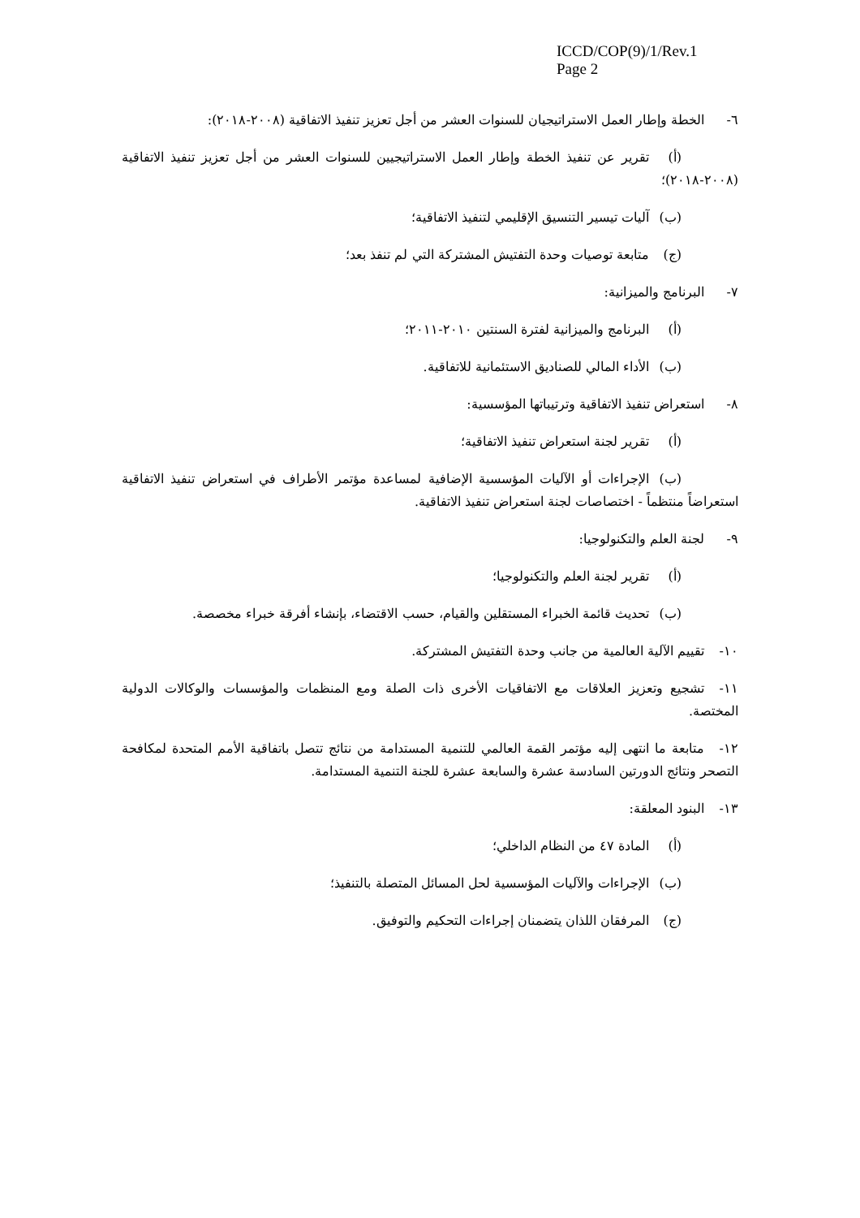ICCD/COP(9)/1/Rev.1
Page 2
٦- الخطة وإطار العمل الاستراتيجيان للسنوات العشر من أجل تعزيز تنفيذ الاتفاقية (٢٠٠٨-٢٠١٨):
(أ) تقرير عن تنفيذ الخطة وإطار العمل الاستراتيجيين للسنوات العشر من أجل تعزيز تنفيذ الاتفاقية (٢٠٠٨-٢٠١٨)؛
(ب) آليات تيسير التنسيق الإقليمي لتنفيذ الاتفاقية؛
(ج) متابعة توصيات وحدة التفتيش المشتركة التي لم تنفذ بعد؛
٧- البرنامج والميزانية:
(أ) البرنامج والميزانية لفترة السنتين ٢٠١٠-٢٠١١؛
(ب) الأداء المالي للصناديق الاستئمانية للاتفاقية.
٨- استعراض تنفيذ الاتفاقية وترتيباتها المؤسسية:
(أ) تقرير لجنة استعراض تنفيذ الاتفاقية؛
(ب) الإجراءات أو الآليات المؤسسية الإضافية لمساعدة مؤتمر الأطراف في استعراض تنفيذ الاتفاقية استعراضاً منتظماً - اختصاصات لجنة استعراض تنفيذ الاتفاقية.
٩- لجنة العلم والتكنولوجيا:
(أ) تقرير لجنة العلم والتكنولوجيا؛
(ب) تحديث قائمة الخبراء المستقلين والقيام، حسب الاقتضاء، بإنشاء أفرقة خبراء مخصصة.
١٠- تقييم الآلية العالمية من جانب وحدة التفتيش المشتركة.
١١- تشجيع وتعزيز العلاقات مع الاتفاقيات الأخرى ذات الصلة ومع المنظمات والمؤسسات والوكالات الدولية المختصة.
١٢- متابعة ما انتهى إليه مؤتمر القمة العالمي للتنمية المستدامة من نتائج تتصل باتفاقية الأمم المتحدة لمكافحة التصحر ونتائج الدورتين السادسة عشرة والسابعة عشرة للجنة التنمية المستدامة.
١٣- البنود المعلقة:
(أ) المادة ٤٧ من النظام الداخلي؛
(ب) الإجراءات والآليات المؤسسية لحل المسائل المتصلة بالتنفيذ؛
(ج) المرفقان اللذان يتضمنان إجراءات التحكيم والتوفيق.